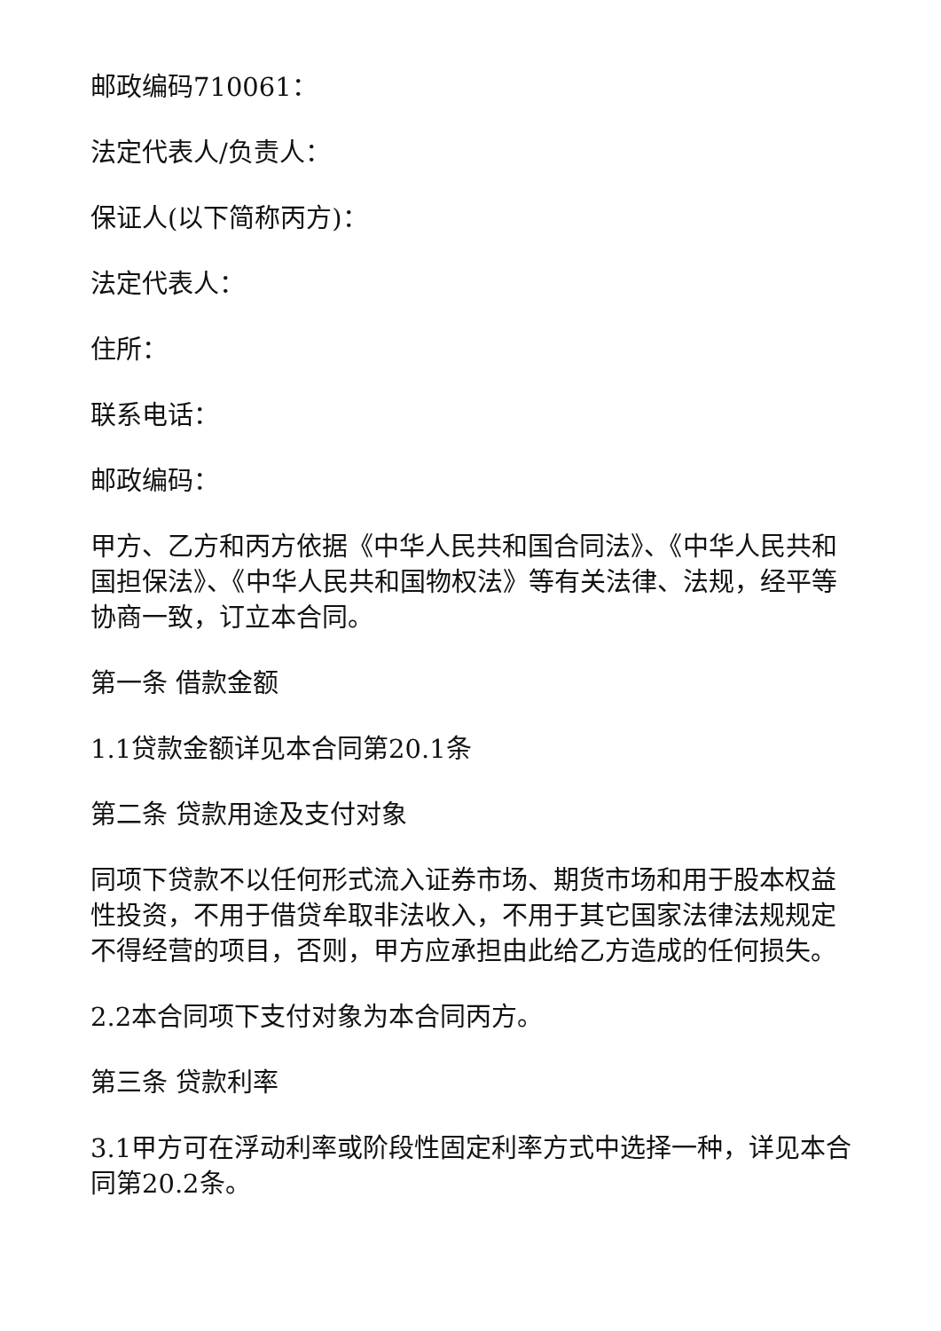邮政编码710061：
法定代表人/负责人：
保证人(以下简称丙方)：
法定代表人：
住所：
联系电话：
邮政编码：
甲方、乙方和丙方依据《中华人民共和国合同法》、《中华人民共和国担保法》、《中华人民共和国物权法》等有关法律、法规，经平等协商一致，订立本合同。
第一条 借款金额
1.1贷款金额详见本合同第20.1条
第二条 贷款用途及支付对象
同项下贷款不以任何形式流入证券市场、期货市场和用于股本权益性投资，不用于借贷牟取非法收入，不用于其它国家法律法规规定不得经营的项目，否则，甲方应承担由此给乙方造成的任何损失。
2.2本合同项下支付对象为本合同丙方。
第三条 贷款利率
3.1甲方可在浮动利率或阶段性固定利率方式中选择一种，详见本合同第20.2条。